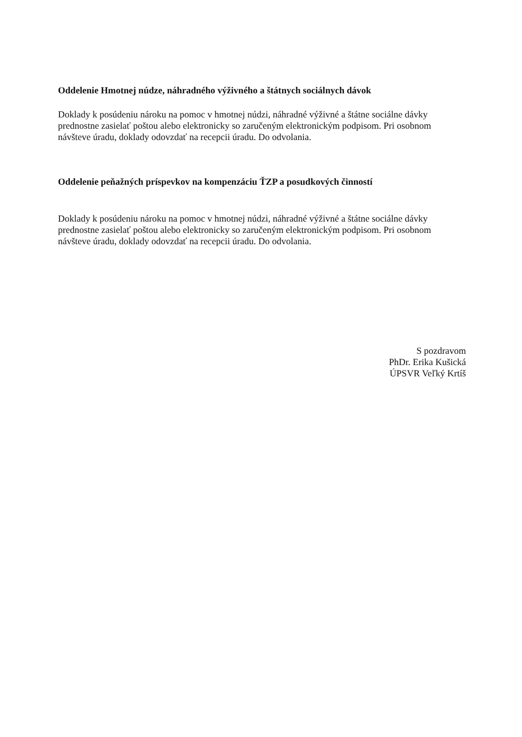Oddelenie Hmotnej núdze, náhradného výživného a štátnych sociálnych dávok
Doklady k posúdeniu nároku na pomoc v hmotnej núdzi, náhradné výživné a štátne sociálne dávky prednostne zasielať poštou alebo elektronicky so zaručeným elektronickým podpisom. Pri osobnom návšteve úradu, doklady odovzdať na recepcii úradu. Do odvolania.
Oddelenie peňažných príspevkov na kompenzáciu ŤZP a posudkových činností
Doklady k posúdeniu nároku na pomoc v hmotnej núdzi, náhradné výživné a štátne sociálne dávky prednostne zasielať poštou alebo elektronicky so zaručeným elektronickým podpisom. Pri osobnom návšteve úradu, doklady odovzdať na recepcii úradu. Do odvolania.
S pozdravom
PhDr. Erika Kušická
ÚPSVR Veľký Krtíš